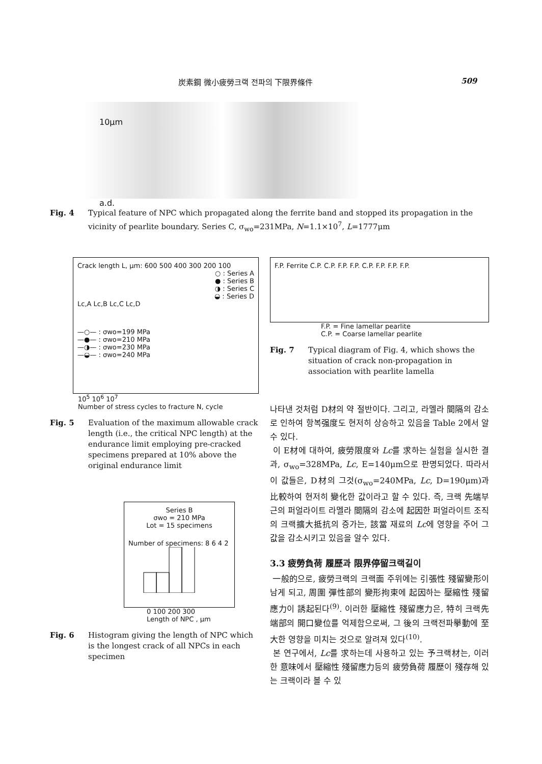炭素鋼 微小疲勞크랙 전파의 下限界條件 509
10μm
a.d.
Fig. 4 Typical feature of NPC which propagated along the ferrite band and stopped its propagation in the vicinity of pearlite boundary. Series C, σ<sub>wo</sub>=231MPa, N=1.1×10<sup>7</sup>, L=1777μm
Crack length L, μm: 600 500 400 300 200 100
○ : Series A
● : Series B
◑ : Series C
◒ : Series D
Lc,A Lc,B Lc,C Lc,D
—○— : σwo=199 MPa
—●— : σwo=210 MPa
—◑— : σwo=230 MPa
—◒— : σwo=240 MPa
10<sup>5</sup> 10<sup>6</sup> 10<sup>7</sup>
Number of stress cycles to fracture N, cycle
Fig. 5 Evaluation of the maximum allowable crack length (i.e., the critical NPC length) at the endurance limit employing pre-cracked specimens prepared at 10% above the original endurance limit
Series B
σwo = 210 MPa
Lot = 15 specimens
Number of specimens: 8 6 4 2
0 100 200 300
Length of NPC , μm
Fig. 6 Histogram giving the length of NPC which is the longest crack of all NPCs in each specimen
F.P. Ferrite C.P. C.P. F.P. F.P. C.P. F.P. F.P. F.P.
F.P. = Fine lamellar pearlite
C.P. = Coarse lamellar pearlite
Fig. 7 Typical diagram of Fig. 4, which shows the situation of crack non-propagation in association with pearlite lamella
나타낸 것처럼 D材의 약 절반이다. 그리고, 라멜라 間隔의 감소로 인하여 항복强度도 현저히 상승하고 있음을 Table 2에서 알 수 있다.
이 E材에 대하여, 疲勞限度와 Lc를 求하는 실험을 실시한 결과, σ<sub>wo</sub>=328MPa, Lc, E=140μm으로 판명되었다. 따라서 이 값들은, D材의 그것(σ<sub>wo</sub>=240MPa, Lc, D=190μm)과 比較하여 현저히 變化한 값이라고 할 수 있다. 즉, 크랙 先端부근의 퍼얼라이트 라멜라 間隔의 감소에 起因한 퍼얼라이트 조직의 크랙擴大抵抗의 증가는, 該當 재료의 Lc에 영향을 주어 그 값을 감소시키고 있음을 알수 있다.
3.3 疲勞負荷 履歷과 限界停留크랙길이
一般的으로, 疲勞크랙의 크랙面 주위에는 引張性 殘留變形이 남게 되고, 周圍 彈性部의 變形拘束에 起因하는 壓縮性 殘留應力이 誘起된다<sup>(9)</sup>. 이러한 壓縮性 殘留應力은, 特히 크랙先端部의 開口變位를 억제함으로써, 그 後의 크랙전파擧動에 至大한 영향을 미치는 것으로 알려져 있다<sup>(10)</sup>.
본 연구에서, Lc를 求하는데 사용하고 있는 予크랙材는, 이러한 意味에서 壓縮性 殘留應力등의 疲勞負荷 履歷이 殘存해 있는 크랙이라 볼 수 있